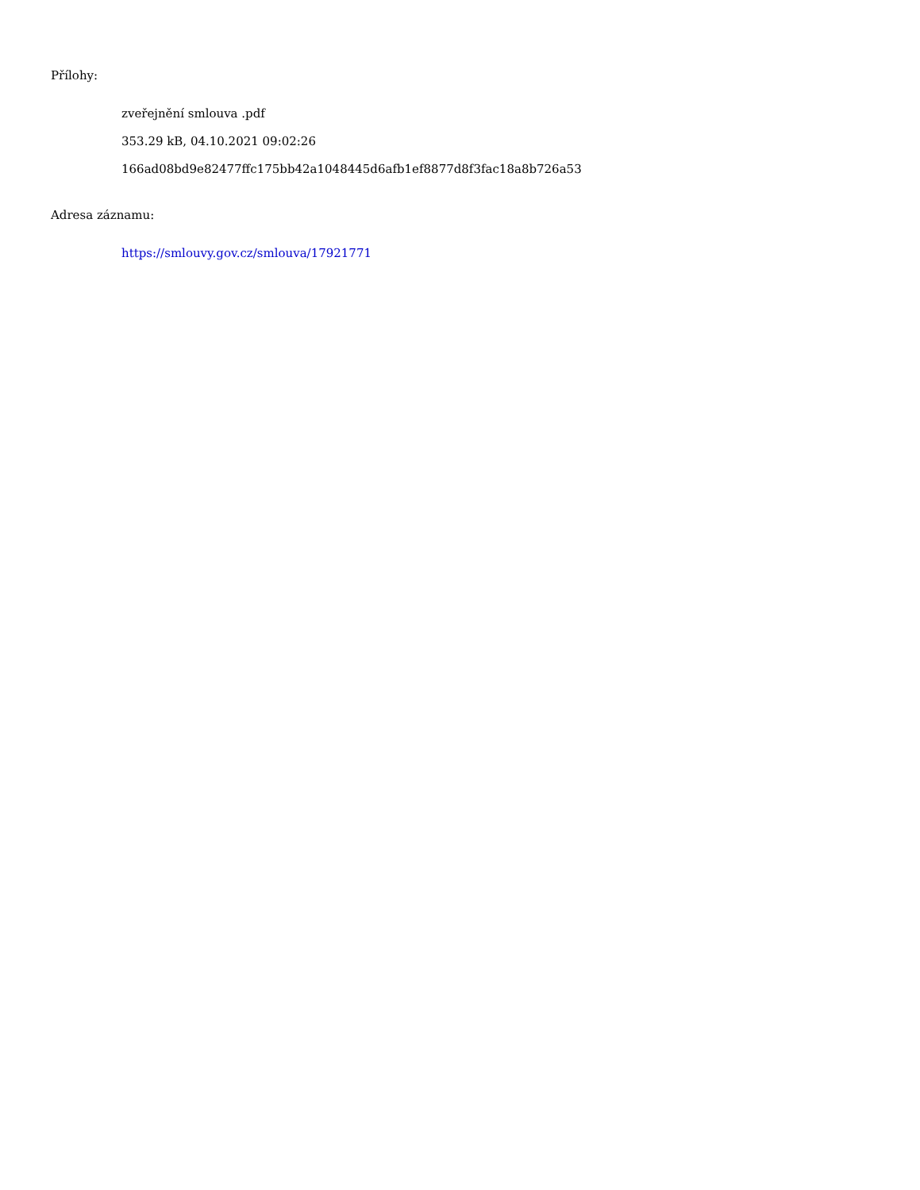Přílohy:
zveřejnění smlouva .pdf
353.29 kB, 04.10.2021 09:02:26
166ad08bd9e82477ffc175bb42a1048445d6afb1ef8877d8f3fac18a8b726a53
Adresa záznamu:
https://smlouvy.gov.cz/smlouva/17921771